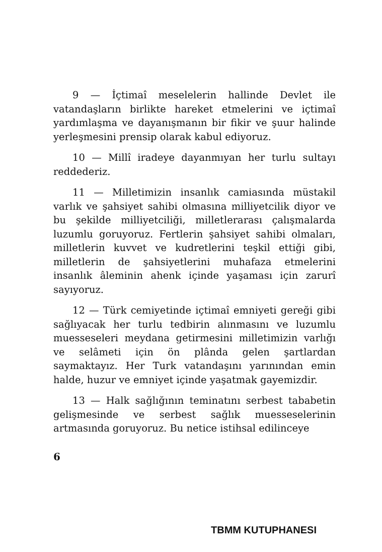9 — İçtimaî meselelerin hallinde Devlet ile vatandaşların birlikte hareket etmelerini ve içtimaî yardımlaşma ve dayanışmanın bir fikir ve şuur halinde yerleşmesini prensip olarak kabul ediyoruz.
10 — Millî iradeye dayanmıyan her turlu sultayı reddederiz.
11 — Milletimizin insanlık camiasında müstakil varlık ve şahsiyet sahibi olmasına milliyetcilik diyor ve bu şekilde milliyetciliği, milletlerarası çalışmalarda luzumlu goruyoruz. Fertlerin şahsiyet sahibi olmaları, milletlerin kuvvet ve kudretlerini teşkil ettiği gibi, milletlerin de şahsiyetlerini muhafaza etmelerini insanlık âleminin ahenk içinde yaşaması için zarurî sayıyoruz.
12 — Türk cemiyetinde içtimaî emniyeti gereği gibi sağlıyacak her turlu tedbirin alınmasını ve luzumlu muesseseleri meydana getirmesini milletimizin varlığı ve selâmeti için ön plânda gelen şartlardan saymaktayız. Her Turk vatandaşını yarınından emin halde, huzur ve emniyet içinde yaşatmak gayemizdir.
13 — Halk sağlığının teminatını serbest tababetin gelişmesinde ve serbest sağlık muesseselerinin artmasında goruyoruz. Bu netice istihsal edilinceye
6
TBMM KUTUPHANESI